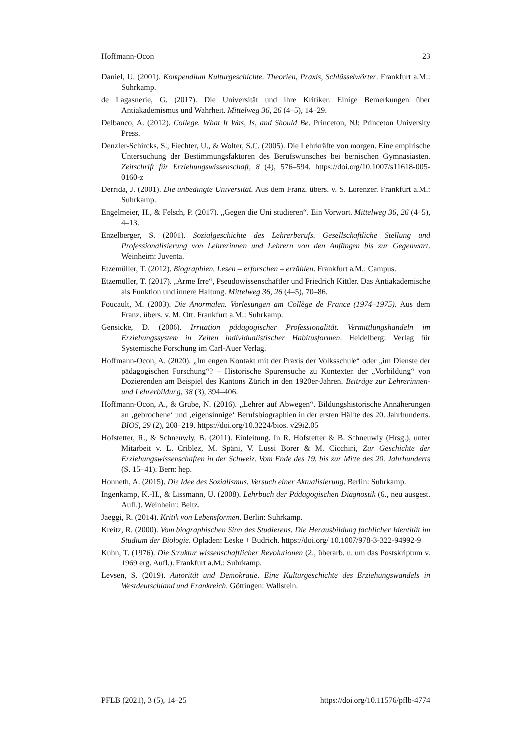Hoffmann-Ocon 23
Daniel, U. (2001). Kompendium Kulturgeschichte. Theorien, Praxis, Schlüsselwörter. Frankfurt a.M.: Suhrkamp.
de Lagasnerie, G. (2017). Die Universität und ihre Kritiker. Einige Bemerkungen über Antiakademismus und Wahrheit. Mittelweg 36, 26 (4–5), 14–29.
Delbanco, A. (2012). College. What It Was, Is, and Should Be. Princeton, NJ: Princeton University Press.
Denzler-Schircks, S., Fiechter, U., & Wolter, S.C. (2005). Die Lehrkräfte von morgen. Eine empirische Untersuchung der Bestimmungsfaktoren des Berufswunsches bei bernischen Gymnasiasten. Zeitschrift für Erziehungswissenschaft, 8 (4), 576–594. https://doi.org/10.1007/s11618-005-0160-z
Derrida, J. (2001). Die unbedingte Universität. Aus dem Franz. übers. v. S. Lorenzer. Frankfurt a.M.: Suhrkamp.
Engelmeier, H., & Felsch, P. (2017). „Gegen die Uni studieren“. Ein Vorwort. Mittelweg 36, 26 (4–5), 4–13.
Enzelberger, S. (2001). Sozialgeschichte des Lehrerberufs. Gesellschaftliche Stellung und Professionalisierung von Lehrerinnen und Lehrern von den Anfängen bis zur Gegenwart. Weinheim: Juventa.
Etzemüller, T. (2012). Biographien. Lesen – erforschen – erzählen. Frankfurt a.M.: Campus.
Etzemüller, T. (2017). „Arme Irre“, Pseudowissenschaftler und Friedrich Kittler. Das Antiakademische als Funktion und innere Haltung. Mittelweg 36, 26 (4–5), 70–86.
Foucault, M. (2003). Die Anormalen. Vorlesungen am Collège de France (1974–1975). Aus dem Franz. übers. v. M. Ott. Frankfurt a.M.: Suhrkamp.
Gensicke, D. (2006). Irritation pädagogischer Professionalität. Vermittlungshandeln im Erziehungssystem in Zeiten individualistischer Habitusformen. Heidelberg: Verlag für Systemische Forschung im Carl-Auer Verlag.
Hoffmann-Ocon, A. (2020). „Im engen Kontakt mit der Praxis der Volksschule“ oder „im Dienste der pädagogischen Forschung“? – Historische Spurensuche zu Kontexten der „Vorbildung“ von Dozierenden am Beispiel des Kantons Zürich in den 1920er-Jahren. Beiträge zur Lehrerinnen- und Lehrerbildung, 38 (3), 394–406.
Hoffmann-Ocon, A., & Grube, N. (2016). „Lehrer auf Abwegen“. Bildungshistorische Annäherungen an ‚gebrochene‘ und ‚eigensinnige‘ Berufsbiographien in der ersten Hälfte des 20. Jahrhunderts. BIOS, 29 (2), 208–219. https://doi.org/10.3224/bios. v29i2.05
Hofstetter, R., & Schneuwly, B. (2011). Einleitung. In R. Hofstetter & B. Schneuwly (Hrsg.), unter Mitarbeit v. L. Criblez, M. Späni, V. Lussi Borer & M. Cicchini, Zur Geschichte der Erziehungswissenschaften in der Schweiz. Vom Ende des 19. bis zur Mitte des 20. Jahrhunderts (S. 15–41). Bern: hep.
Honneth, A. (2015). Die Idee des Sozialismus. Versuch einer Aktualisierung. Berlin: Suhrkamp.
Ingenkamp, K.-H., & Lissmann, U. (2008). Lehrbuch der Pädagogischen Diagnostik (6., neu ausgest. Aufl.). Weinheim: Beltz.
Jaeggi, R. (2014). Kritik von Lebensformen. Berlin: Suhrkamp.
Kreitz, R. (2000). Vom biographischen Sinn des Studierens. Die Herausbildung fachlicher Identität im Studium der Biologie. Opladen: Leske + Budrich. https://doi.org/ 10.1007/978-3-322-94992-9
Kuhn, T. (1976). Die Struktur wissenschaftlicher Revolutionen (2., überarb. u. um das Postskriptum v. 1969 erg. Aufl.). Frankfurt a.M.: Suhrkamp.
Levsen, S. (2019). Autorität und Demokratie. Eine Kulturgeschichte des Erziehungswandels in Westdeutschland und Frankreich. Göttingen: Wallstein.
PFLB (2021), 3 (5), 14–25 https://doi.org/10.11576/pflb-4774